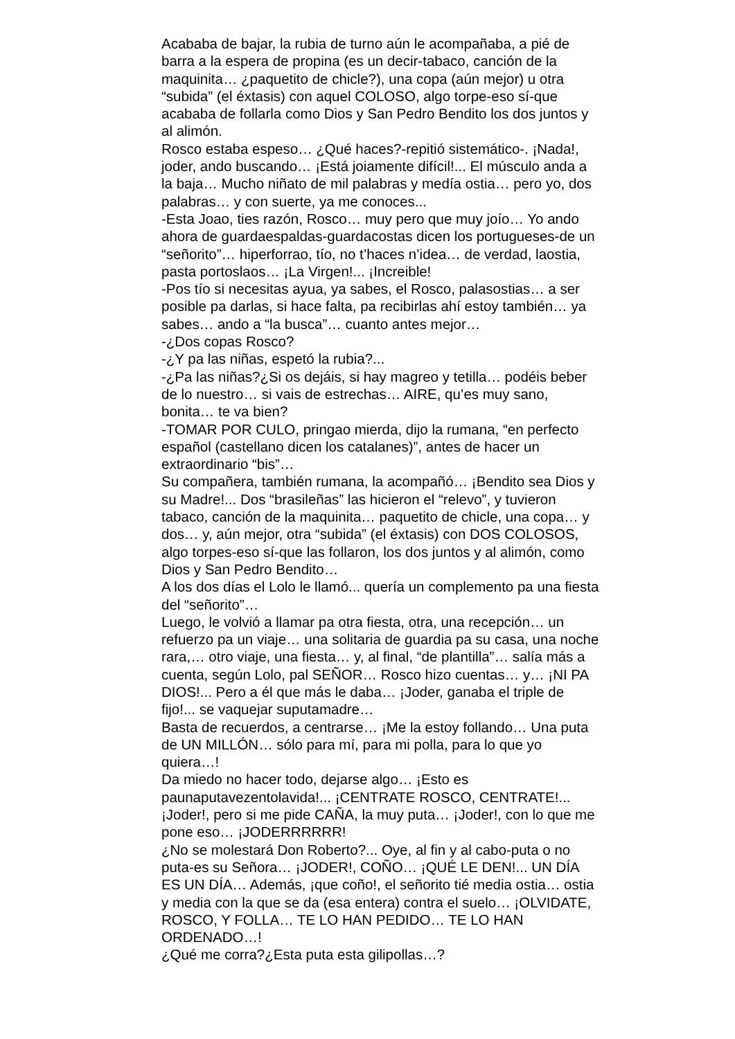Acababa de bajar, la rubia de turno aún le acompañaba, a pié de
barra a la espera de propina (es un decir-tabaco, canción de la
maquinita… ¿paquetito de chicle?), una copa (aún mejor) u otra
“subida” (el éxtasis) con aquel COLOSO, algo torpe-eso sí-que
acababa de follarla como Dios y San Pedro Bendito los dos juntos y
al alimón.
Rosco estaba espeso… ¿Qué haces?-repitió sistemático-. ¡Nada!,
joder, ando buscando… ¡Está joiamente difícil!... El músculo anda a
la baja… Mucho niñato de mil palabras y medía ostia… pero yo, dos
palabras… y con suerte, ya me conoces...
-Esta Joao, ties razón, Rosco… muy pero que muy joío… Yo ando
ahora de guardaespaldas-guardacostas dicen los portugueses-de un
“señorito”… hiperforrao, tío, no t’haces n’idea… de verdad, laostia,
pasta portoslaos… ¡La Virgen!... ¡Increible!
-Pos tío si necesitas ayua, ya sabes, el Rosco, palasostias… a ser
posible pa darlas, si hace falta, pa recibirlas ahí estoy también… ya
sabes… ando a “la busca”… cuanto antes mejor…
-¿Dos copas Rosco?
-¿Y pa las niñas, espetó la rubia?...
-¿Pa las niñas?¿Si os dejáis, si hay magreo y tetilla… podéis beber
de lo nuestro… si vais de estrechas… AIRE, qu’es muy sano,
bonita… te va bien?
-TOMAR POR CULO, pringao mierda, dijo la rumana, “en perfecto
español (castellano dicen los catalanes)”, antes de hacer un
extraordinario “bis”…
Su compañera, también rumana, la acompañó… ¡Bendito sea Dios y
su Madre!... Dos “brasileñas” las hicieron el “relevo”, y tuvieron
tabaco, canción de la maquinita… paquetito de chicle, una copa… y
dos… y, aún mejor, otra “subida” (el éxtasis) con DOS COLOSOS,
algo torpes-eso sí-que las follaron, los dos juntos y al alimón, como
Dios y San Pedro Bendito…
A los dos días el Lolo le llamó... quería un complemento pa una fiesta
del “señorito”…
Luego, le volvió a llamar pa otra fiesta, otra, una recepción… un
refuerzo pa un viaje… una solitaria de guardia pa su casa, una noche
rara,… otro viaje, una fiesta… y, al final, “de plantilla”… salía más a
cuenta, según Lolo, pal SEÑOR… Rosco hizo cuentas… y… ¡NI PA
DIOS!... Pero a él que más le daba… ¡Joder, ganaba el triple de
fijo!... se vaquejar suputamadre…
Basta de recuerdos, a centrarse… ¡Me la estoy follando… Una puta
de UN MILLÓN… sólo para mí, para mi polla, para lo que yo
quiera…!
Da miedo no hacer todo, dejarse algo… ¡Esto es
paunaputavezentolavida!... ¡CENTRATE ROSCO, CENTRATE!...
¡Joder!, pero si me pide CAÑA, la muy puta… ¡Joder!, con lo que me
pone eso… ¡JODERRRRRR!
¿No se molestará Don Roberto?... Oye, al fin y al cabo-puta o no
puta-es su Señora… ¡JODER!, COÑO… ¡QUÉ LE DEN!... UN DÍA
ES UN DÍA… Además, ¡que coño!, el señorito tié media ostia… ostia
y media con la que se da (esa entera) contra el suelo… ¡OLVIDATE,
ROSCO, Y FOLLA… TE LO HAN PEDIDO… TE LO HAN
ORDENADO…!
¿Qué me corra?¿Esta puta esta gilipollas…?